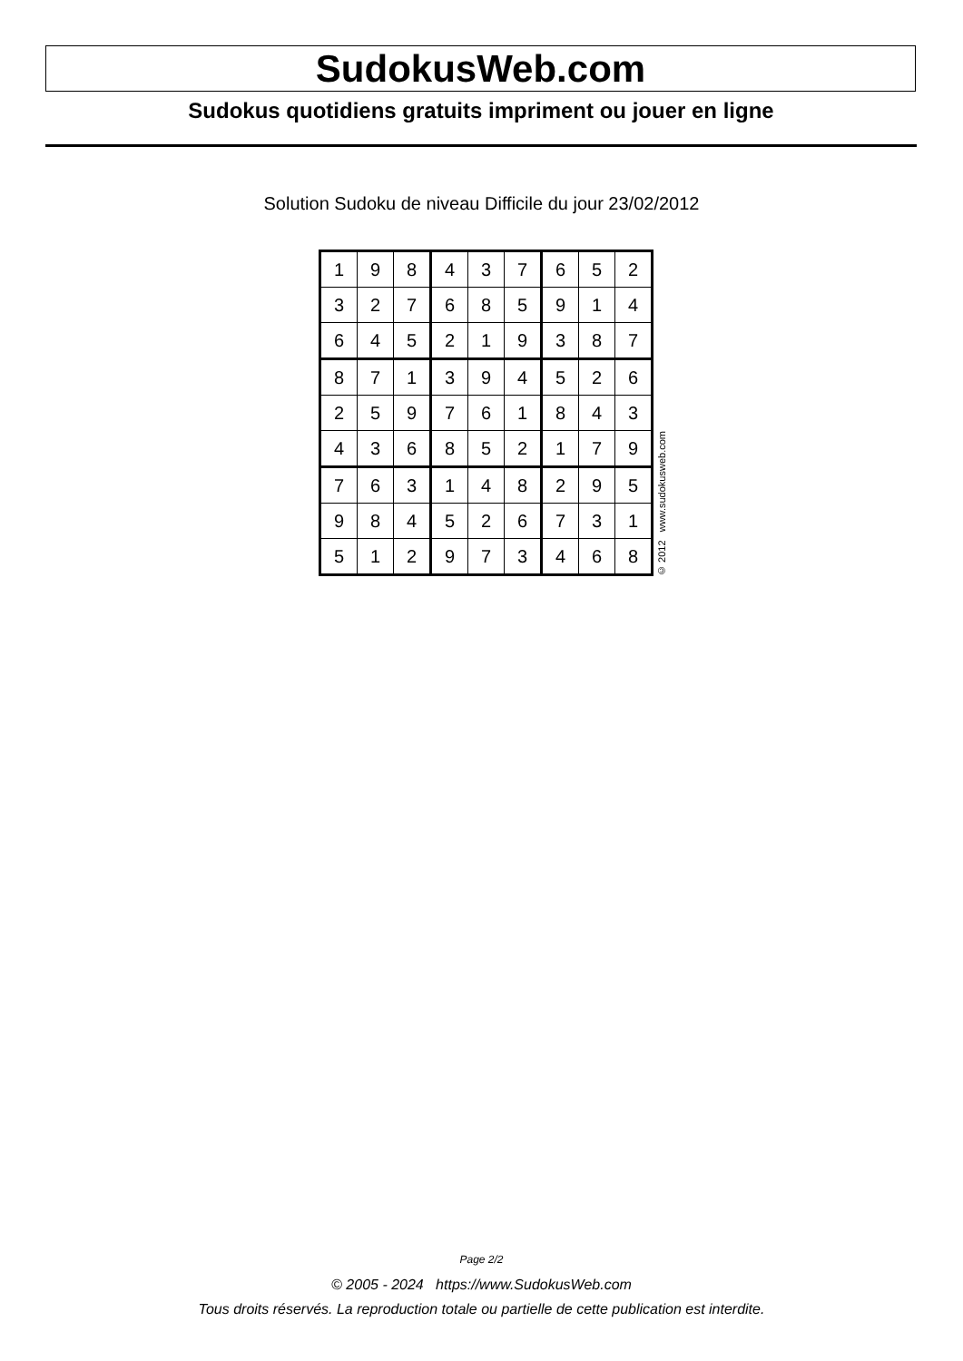SudokusWeb.com
Sudokus quotidiens gratuits impriment ou jouer en ligne
Solution Sudoku de niveau Difficile du jour 23/02/2012
| 1 | 9 | 8 | 4 | 3 | 7 | 6 | 5 | 2 |
| 3 | 2 | 7 | 6 | 8 | 5 | 9 | 1 | 4 |
| 6 | 4 | 5 | 2 | 1 | 9 | 3 | 8 | 7 |
| 8 | 7 | 1 | 3 | 9 | 4 | 5 | 2 | 6 |
| 2 | 5 | 9 | 7 | 6 | 1 | 8 | 4 | 3 |
| 4 | 3 | 6 | 8 | 5 | 2 | 1 | 7 | 9 |
| 7 | 6 | 3 | 1 | 4 | 8 | 2 | 9 | 5 |
| 9 | 8 | 4 | 5 | 2 | 6 | 7 | 3 | 1 |
| 5 | 1 | 2 | 9 | 7 | 3 | 4 | 6 | 8 |
© 2012 www.sudokusweb.com
Page 2/2
© 2005 - 2024 https://www.SudokusWeb.com
Tous droits réservés. La reproduction totale ou partielle de cette publication est interdite.